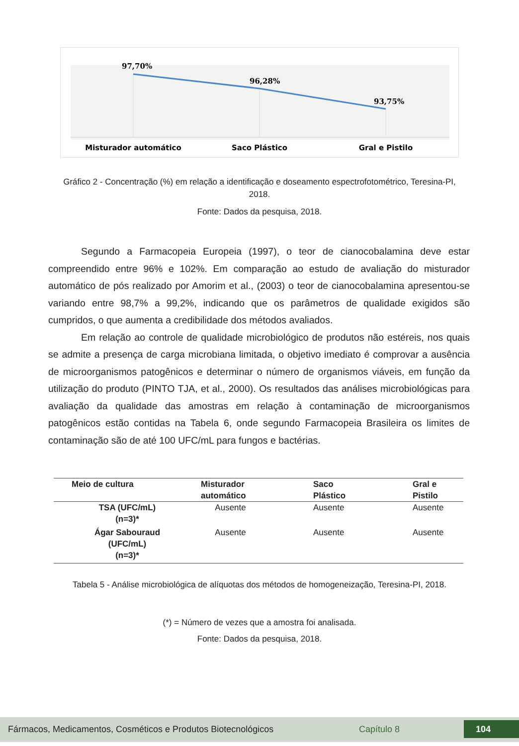97,70%
96,28%
93,75%
Misturador automático
Saco Plástico
Gral e Pistilo
Gráfico 2 - Concentração (%) em relação a identificação e doseamento espectrofotométrico, Teresina-PI, 2018.
Fonte: Dados da pesquisa, 2018.
Segundo a Farmacopeia Europeia (1997), o teor de cianocobalamina deve estar compreendido entre 96% e 102%. Em comparação ao estudo de avaliação do misturador automático de pós realizado por Amorim et al., (2003) o teor de cianocobalamina apresentou-se variando entre 98,7% a 99,2%, indicando que os parâmetros de qualidade exigidos são cumpridos, o que aumenta a credibilidade dos métodos avaliados.
Em relação ao controle de qualidade microbiológico de produtos não estéreis, nos quais se admite a presença de carga microbiana limitada, o objetivo imediato é comprovar a ausência de microorganismos patogênicos e determinar o número de organismos viáveis, em função da utilização do produto (PINTO TJA, et al., 2000). Os resultados das análises microbiológicas para avaliação da qualidade das amostras em relação à contaminação de microorganismos patogênicos estão contidas na Tabela 6, onde segundo Farmacopeia Brasileira os limites de contaminação são de até 100 UFC/mL para fungos e bactérias.
| Meio de cultura | Misturador automático | Saco Plástico | Gral e Pistilo |
| --- | --- | --- | --- |
| TSA (UFC/mL) (n=3)* | Ausente | Ausente | Ausente |
| Ágar Sabouraud (UFC/mL) (n=3)* | Ausente | Ausente | Ausente |
Tabela 5 - Análise microbiológica de alíquotas dos métodos de homogeneização, Teresina-PI, 2018.
(*) = Número de vezes que a amostra foi analisada.
Fonte: Dados da pesquisa, 2018.
Fármacos, Medicamentos, Cosméticos e Produtos Biotecnológicos Capítulo 8 104